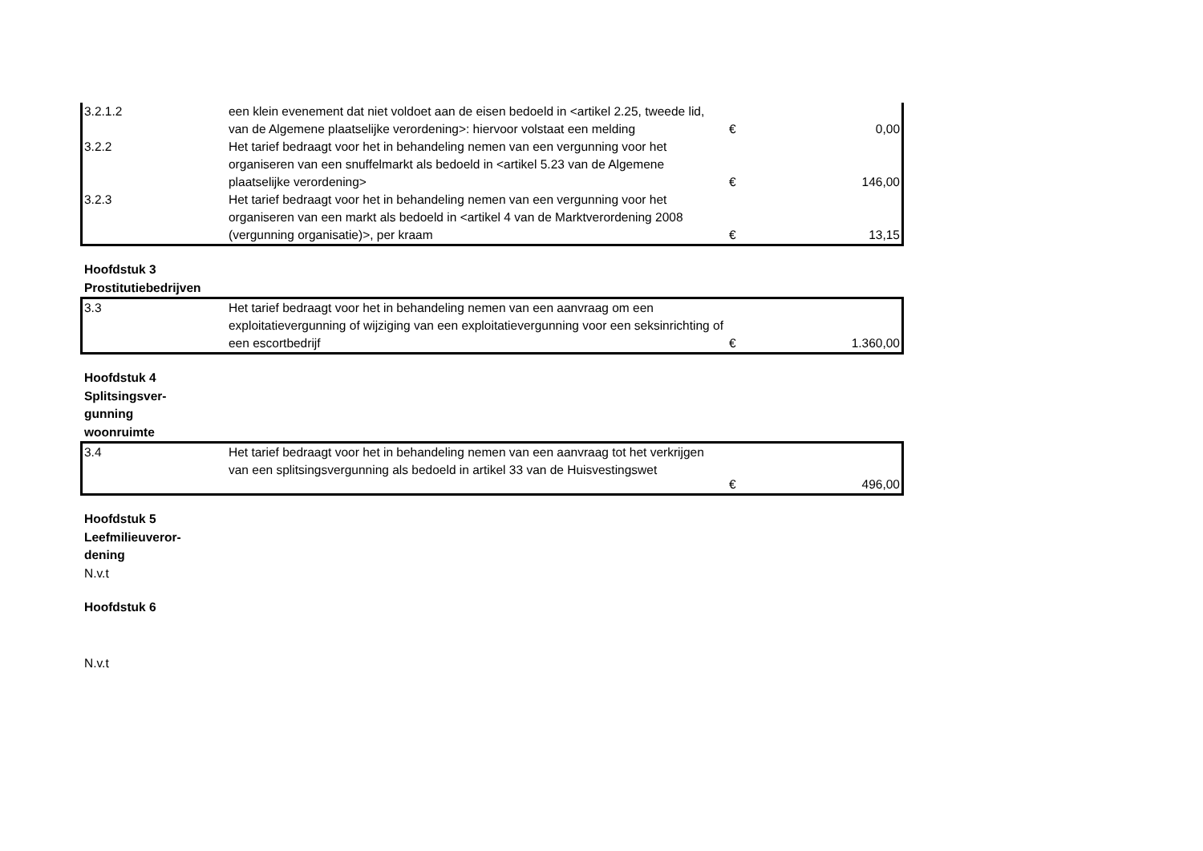| 3.2.1.2 | een klein evenement dat niet voldoet aan de eisen bedoeld in <artikel 2.25, tweede lid, van de Algemene plaatselijke verordening>: hiervoor volstaat een melding | € | 0,00 |
| 3.2.2 | Het tarief bedraagt voor het in behandeling nemen van een vergunning voor het organiseren van een snuffelmarkt als bedoeld in <artikel 5.23 van de Algemene plaatselijke verordening> | € | 146,00 |
| 3.2.3 | Het tarief bedraagt voor het in behandeling nemen van een vergunning voor het organiseren van een markt als bedoeld in <artikel 4 van de Marktverordening 2008 (vergunning organisatie)>, per kraam | € | 13,15 |
Hoofdstuk 3
Prostitutiebedrijven
| 3.3 | Het tarief bedraagt voor het in behandeling nemen van een aanvraag om een exploitatievergunning of wijziging van een exploitatievergunning voor een seksinrichting of een escortbedrijf | € | 1.360,00 |
Hoofdstuk 4
Splitsingsver-
gunning
woonruimte
| 3.4 | Het tarief bedraagt voor het in behandeling nemen van een aanvraag tot het verkrijgen van een splitsingsvergunning als bedoeld in artikel 33 van de Huisvestingswet | € | 496,00 |
Hoofdstuk 5
Leefmilieuveror-
dening
N.v.t
Hoofdstuk 6
N.v.t